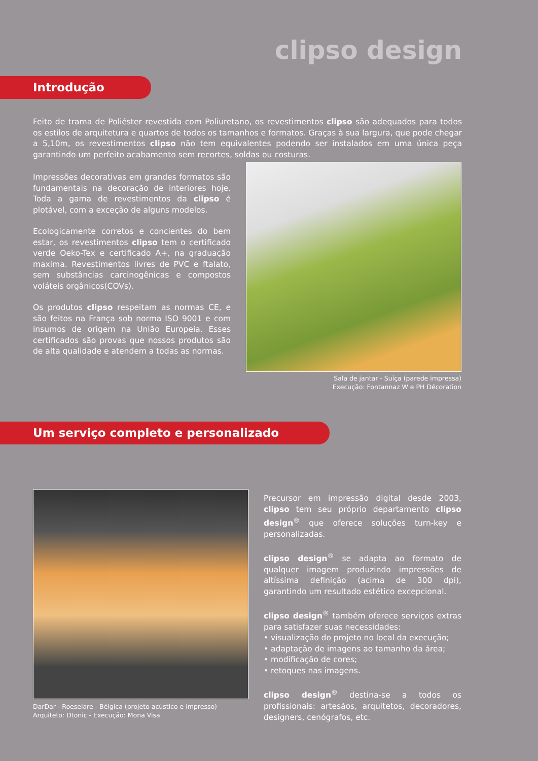clipso design
Introdução
Feito de trama de Poliéster revestida com Poliuretano, os revestimentos clipso são adequados para todos os estilos de arquitetura e quartos de todos os tamanhos e formatos. Graças à sua largura, que pode chegar a 5,10m, os revestimentos clipso não tem equivalentes podendo ser instalados em uma única peça garantindo um perfeito acabamento sem recortes, soldas ou costuras.
Impressões decorativas em grandes formatos são fundamentais na decoração de interiores hoje. Toda a gama de revestimentos da clipso é plotável, com a exceção de alguns modelos.
Ecologicamente corretos e concientes do bem estar, os revestimentos clipso tem o certificado verde Oeko-Tex e certificado A+, na graduação maxima. Revestimentos livres de PVC e ftalato, sem substâncias carcinogênicas e compostos voláteis orgânicos(COVs).
Os produtos clipso respeitam as normas CE, e são feitos na França sob norma ISO 9001 e com insumos de origem na União Europeia. Esses certificados são provas que nossos produtos são de alta qualidade e atendem a todas as normas.
Sala de jantar - Suíça (parede impressa)
Execução: Fontannaz W e PH Décoration
Um serviço completo e personalizado
DarDar - Roeselare - Bélgica (projeto acústico e impresso)
Arquiteto: Dtonic - Execução: Mona Visa
Precursor em impressão digital desde 2003, clipso tem seu próprio departamento clipso design<sup>®</sup> que oferece soluções turn-key e personalizadas.
clipso design<sup>®</sup> se adapta ao formato de qualquer imagem produzindo impressões de altíssima definição (acima de 300 dpi), garantindo um resultado estético excepcional.
clipso design<sup>®</sup> também oferece serviços extras para satisfazer suas necessidades:
• visualização do projeto no local da execução;
• adaptação de imagens ao tamanho da área;
• modificação de cores;
• retoques nas imagens.
clipso design<sup>®</sup> destina-se a todos os profissionais: artesãos, arquitetos, decoradores, designers, cenógrafos, etc.